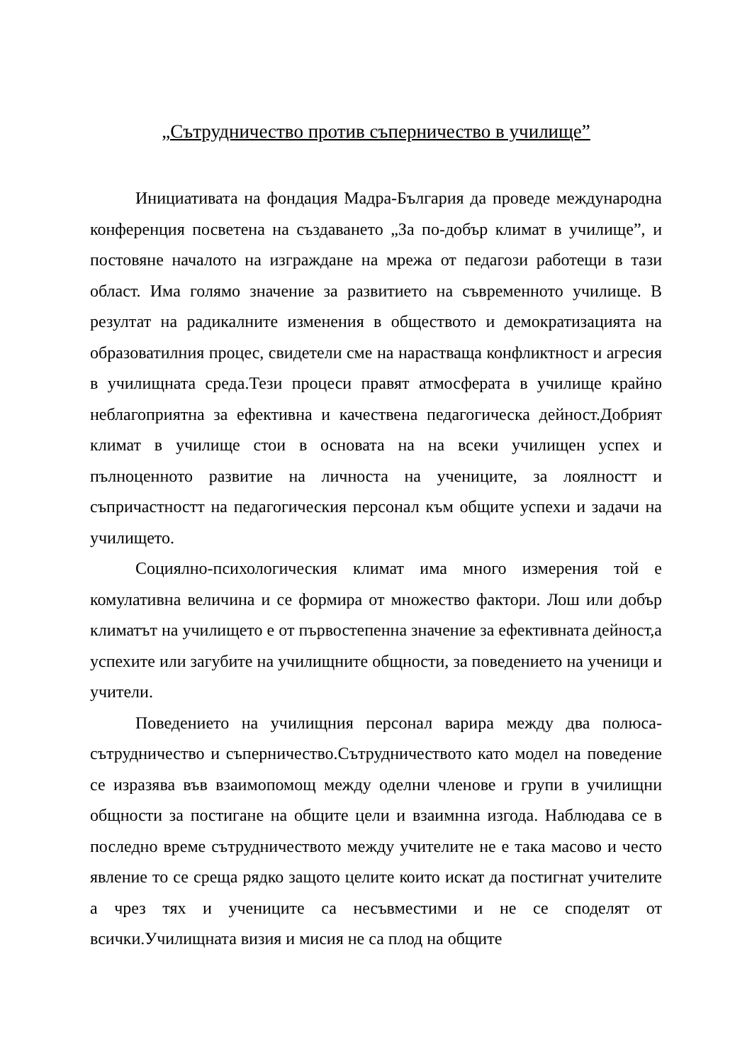„Сътрудничество против съперничество в училище”
Инициативата на фондация Мадра-България да проведе международна конференция посветена на създаването „За по-добър климат в училище”, и постовяне началото на изграждане на мрежа от педагози работещи в тази област. Има голямо значение за развитието на съвременното училище. В резултат на радикалните изменения в обществото и демократизацията на образоватилния процес, свидетели сме на нарастваща конфликтност и агресия в училищната среда.Тези процеси правят атмосферата в училище крайно неблагоприятна за ефективна и качествена педагогическа дейност.Добрият климат в училище стои в основата на на всеки училищен успех и пълноценното развитие на личноста на учениците, за лоялностт и съпричастностт на педагогическия персонал към общите успехи и задачи на училището.
Социялно-психологическия климат има много измерения той е комулативна величина и се формира от множество фактори. Лош или добър климатът на училището е от първостепенна значение за ефективната дейност,а успехите или загубите на училищните общности, за поведението на ученици и учители.
Поведението на училищния персонал варира между два полюса-сътрудничество и съперничество.Сътрудничеството като модел на поведение се изразява във взаимопомощ между оделни членове и групи в училищни общности за постигане на общите цели и взаимнна изгода. Наблюдава се в последно време сътрудничеството между учителите не е така масово и често явление то се среща рядко защото целите които искат да постигнат учителите а чрез тях и учениците са несъвместими и не се споделят от всички.Училищната визия и мисия не са плод на общите